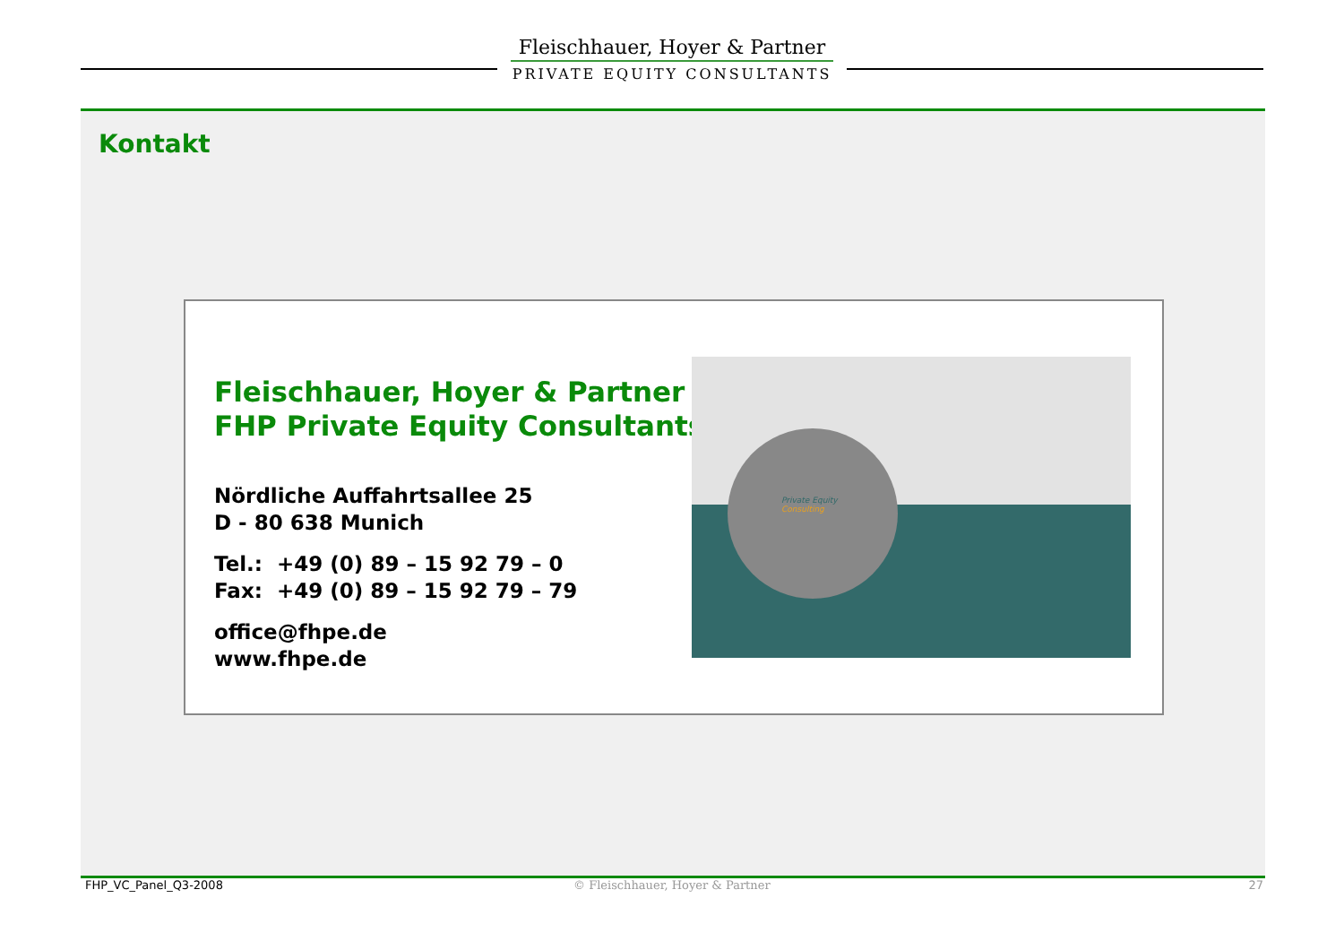Fleischhauer, Hoyer & Partner
PRIVATE EQUITY CONSULTANTS
Kontakt
Fleischhauer, Hoyer & Partner
FHP Private Equity Consultants
Nördliche Auffahrtsallee 25
D - 80 638 Munich
Tel.: +49 (0) 89 – 15 92 79 – 0
Fax: +49 (0) 89 – 15 92 79 – 79
office@fhpe.de
www.fhpe.de
Private Equity
Consulting
FHP_VC_Panel_Q3-2008 © Fleischhauer, Hoyer & Partner 27